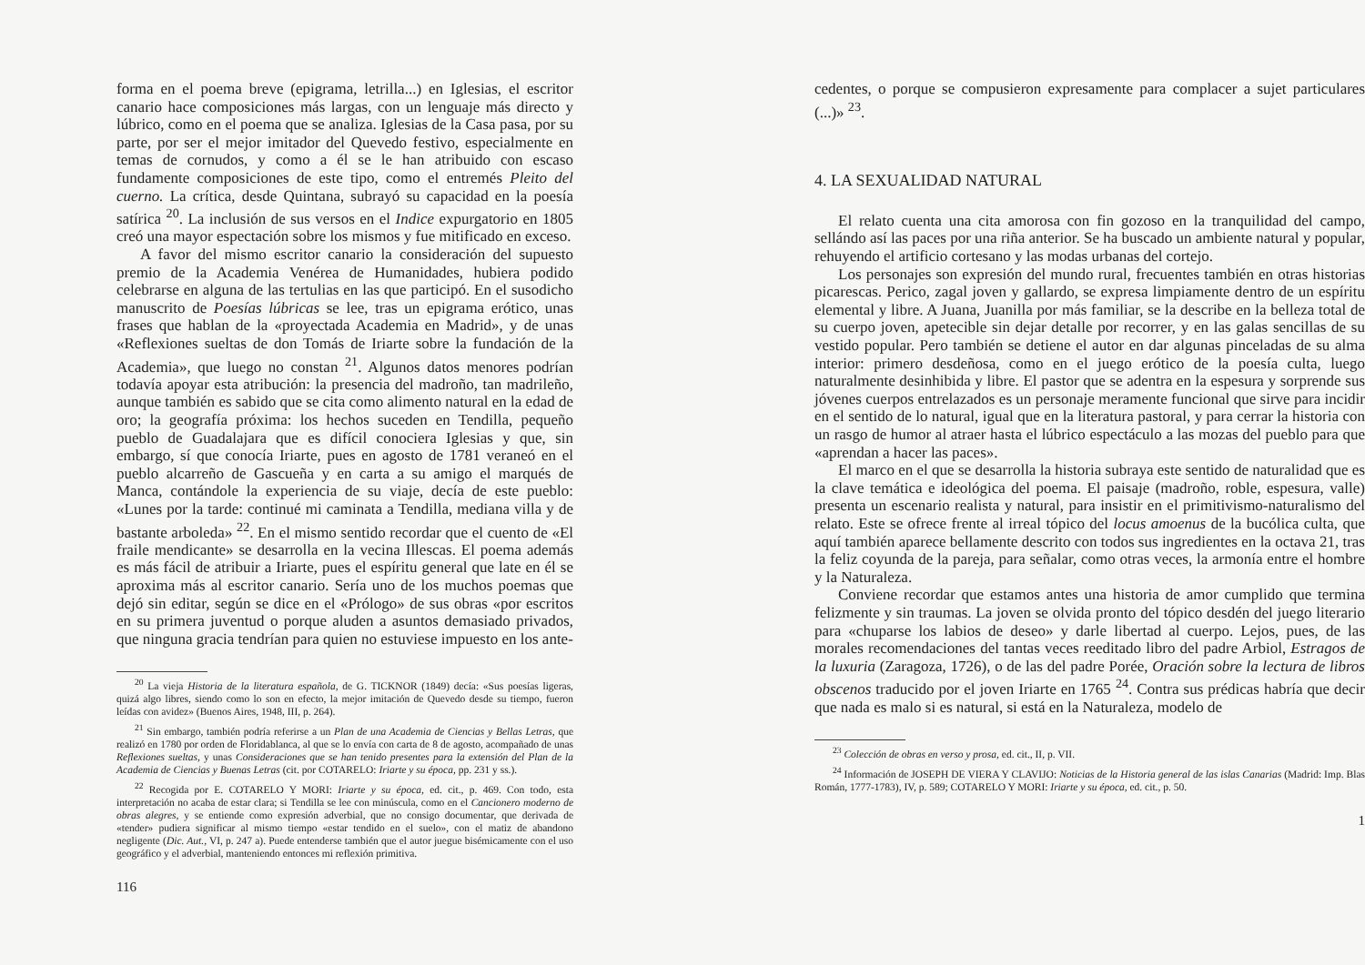forma en el poema breve (epigrama, letrilla...) en Iglesias, el escritor canario hace composiciones más largas, con un lenguaje más directo y lúbrico, como en el poema que se analiza. Iglesias de la Casa pasa, por su parte, por ser el mejor imitador del Quevedo festivo, especialmente en temas de cornudos, y como a él se le han atribuido con escaso fundamente composiciones de este tipo, como el entremés Pleito del cuerno. La crítica, desde Quintana, subrayó su capacidad en la poesía satírica <sup>20</sup>. La inclusión de sus versos en el Indice expurgatorio en 1805 creó una mayor espectación sobre los mismos y fue mitificado en exceso.
A favor del mismo escritor canario la consideración del supuesto premio de la Academia Venérea de Humanidades, hubiera podido celebrarse en alguna de las tertulias en las que participó. En el susodicho manuscrito de Poesías lúbricas se lee, tras un epigrama erótico, unas frases que hablan de la «proyectada Academia en Madrid», y de unas «Reflexiones sueltas de don Tomás de Iriarte sobre la fundación de la Academia», que luego no constan <sup>21</sup>. Algunos datos menores podrían todavía apoyar esta atribución: la presencia del madroño, tan madrileño, aunque también es sabido que se cita como alimento natural en la edad de oro; la geografía próxima: los hechos suceden en Tendilla, pequeño pueblo de Guadalajara que es difícil conociera Iglesias y que, sin embargo, sí que conocía Iriarte, pues en agosto de 1781 veraneó en el pueblo alcarreño de Gascueña y en carta a su amigo el marqués de Manca, contándole la experiencia de su viaje, decía de este pueblo: «Lunes por la tarde: continué mi caminata a Tendilla, mediana villa y de bastante arboleda» <sup>22</sup>. En el mismo sentido recordar que el cuento de «El fraile mendicante» se desarrolla en la vecina Illescas. El poema además es más fácil de atribuir a Iriarte, pues el espíritu general que late en él se aproxima más al escritor canario. Sería uno de los muchos poemas que dejó sin editar, según se dice en el «Prólogo» de sus obras «por escritos en su primera juventud o porque aluden a asuntos demasiado privados, que ninguna gracia tendrían para quien no estuviese impuesto en los ante-
<sup>20</sup> La vieja Historia de la literatura española, de G. TICKNOR (1849) decía: «Sus poesías ligeras, quizá algo libres, siendo como lo son en efecto, la mejor imitación de Quevedo desde su tiempo, fueron leídas con avidez» (Buenos Aires, 1948, III, p. 264).
<sup>21</sup> Sin embargo, también podría referirse a un Plan de una Academia de Ciencias y Bellas Letras, que realizó en 1780 por orden de Floridablanca, al que se lo envía con carta de 8 de agosto, acompañado de unas Reflexiones sueltas, y unas Consideraciones que se han tenido presentes para la extensión del Plan de la Academia de Ciencias y Buenas Letras (cit. por COTARELO: Iriarte y su época, pp. 231 y ss.).
<sup>22</sup> Recogida por E. COTARELO Y MORI: Iriarte y su época, ed. cit., p. 469. Con todo, esta interpretación no acaba de estar clara; si Tendilla se lee con minúscula, como en el Cancionero moderno de obras alegres, y se entiende como expresión adverbial, que no consigo documentar, que derivada de «tender» pudiera significar al mismo tiempo «estar tendido en el suelo», con el matiz de abandono negligente (Dic. Aut., VI, p. 247 a). Puede entenderse también que el autor juegue bisémicamente con el uso geográfico y el adverbial, manteniendo entonces mi reflexión primitiva.
116
cedentes, o porque se compusieron expresamente para complacer a sujet particulares (...)» <sup>23</sup>.
4. LA SEXUALIDAD NATURAL
El relato cuenta una cita amorosa con fin gozoso en la tranquilidad del campo, sellándo así las paces por una riña anterior. Se ha buscado un ambiente natural y popular, rehuyendo el artificio cortesano y las modas urbanas del cortejo.
Los personajes son expresión del mundo rural, frecuentes también en otras historias picarescas. Perico, zagal joven y gallardo, se expresa limpiamente dentro de un espíritu elemental y libre. A Juana, Juanilla por más familiar, se la describe en la belleza total de su cuerpo joven, apetecible sin dejar detalle por recorrer, y en las galas sencillas de su vestido popular. Pero también se detiene el autor en dar algunas pinceladas de su alma interior: primero desdeñosa, como en el juego erótico de la poesía culta, luego naturalmente desinhibida y libre. El pastor que se adentra en la espesura y sorprende sus jóvenes cuerpos entrelazados es un personaje meramente funcional que sirve para incidir en el sentido de lo natural, igual que en la literatura pastoral, y para cerrar la historia con un rasgo de humor al atraer hasta el lúbrico espectáculo a las mozas del pueblo para que «aprendan a hacer las paces».
El marco en el que se desarrolla la historia subraya este sentido de naturalidad que es la clave temática e ideológica del poema. El paisaje (madroño, roble, espesura, valle) presenta un escenario realista y natural, para insistir en el primitivismo-naturalismo del relato. Este se ofrece frente al irreal tópico del locus amoenus de la bucólica culta, que aquí también aparece bellamente descrito con todos sus ingredientes en la octava 21, tras la feliz coyunda de la pareja, para señalar, como otras veces, la armonía entre el hombre y la Naturaleza.
Conviene recordar que estamos antes una historia de amor cumplido que termina felizmente y sin traumas. La joven se olvida pronto del tópico desdén del juego literario para «chuparse los labios de deseo» y darle libertad al cuerpo. Lejos, pues, de las morales recomendaciones del tantas veces reeditado libro del padre Arbiol, Estragos de la luxuria (Zaragoza, 1726), o de las del padre Porée, Oración sobre la lectura de libros obscenos traducido por el joven Iriarte en 1765 <sup>24</sup>. Contra sus prédicas habría que decir que nada es malo si es natural, si está en la Naturaleza, modelo de
<sup>23</sup> Colección de obras en verso y prosa, ed. cit., II, p. VII.
<sup>24</sup> Información de JOSEPH DE VIERA Y CLAVIJO: Noticias de la Historia general de las islas Canarias (Madrid: Imp. Blas Román, 1777-1783), IV, p. 589; COTARELO Y MORI: Iriarte y su época, ed. cit., p. 50.
1